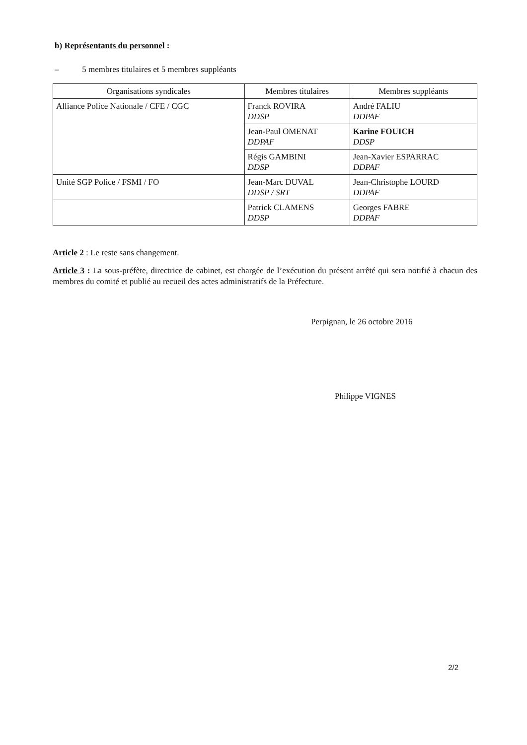b) Représentants du personnel :
– 5 membres titulaires et 5 membres suppléants
| Organisations syndicales | Membres titulaires | Membres suppléants |
| --- | --- | --- |
| Alliance Police Nationale / CFE / CGC | Franck ROVIRA DDSP | André FALIU DDPAF |
| | Jean-Paul OMENAT DDPAF | Karine FOUICH DDSP |
| | Régis GAMBINI DDSP | Jean-Xavier ESPARRAC DDPAF |
| Unité SGP Police / FSMI / FO | Jean-Marc DUVAL DDSP / SRT | Jean-Christophe LOURD DDPAF |
| | Patrick CLAMENS DDSP | Georges FABRE DDPAF |
Article 2 : Le reste sans changement.
Article 3 : La sous-préfète, directrice de cabinet, est chargée de l’exécution du présent arrêté qui sera notifié à chacun des membres du comité et publié au recueil des actes administratifs de la Préfecture.
Perpignan, le 26 octobre 2016
Philippe VIGNES
2/2